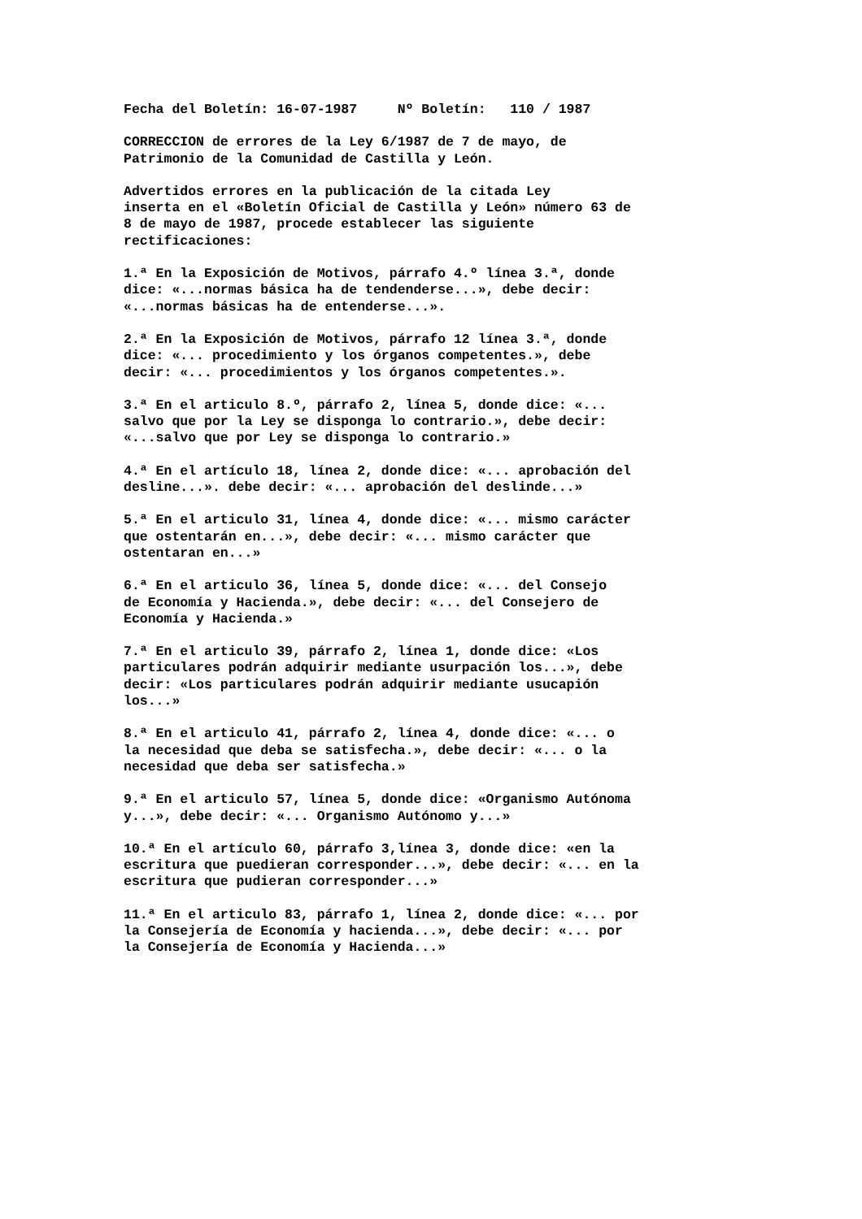Fecha del Boletín: 16-07-1987 Nº Boletín: 110 / 1987
CORRECCION de errores de la Ley 6/1987 de 7 de mayo, de Patrimonio de la Comunidad de Castilla y León.
Advertidos errores en la publicación de la citada Ley inserta en el «Boletín Oficial de Castilla y León» número 63 de 8 de mayo de 1987, procede establecer las siguiente rectificaciones:
1.ª En la Exposición de Motivos, párrafo 4.º línea 3.ª, donde dice: «...normas básica ha de tendenderse...», debe decir: «...normas básicas ha de entenderse...».
2.ª En la Exposición de Motivos, párrafo 12 línea 3.ª, donde dice: «... procedimiento y los órganos competentes.», debe decir: «... procedimientos y los órganos competentes.».
3.ª En el articulo 8.º, párrafo 2, línea 5, donde dice: «... salvo que por la Ley se disponga lo contrario.», debe decir: «...salvo que por Ley se disponga lo contrario.»
4.ª En el artículo 18, línea 2, donde dice: «... aprobación del desline...». debe decir: «... aprobación del deslinde...»
5.ª En el articulo 31, línea 4, donde dice: «... mismo carácter que ostentarán en...», debe decir: «... mismo carácter que ostentaran en...»
6.ª En el articulo 36, línea 5, donde dice: «... del Consejo de Economía y Hacienda.», debe decir: «... del Consejero de Economía y Hacienda.»
7.ª En el articulo 39, párrafo 2, línea 1, donde dice: «Los particulares podrán adquirir mediante usurpación los...», debe decir: «Los particulares podrán adquirir mediante usucapión los...»
8.ª En el articulo 41, párrafo 2, línea 4, donde dice: «... o la necesidad que deba se satisfecha.», debe decir: «... o la necesidad que deba ser satisfecha.»
9.ª En el articulo 57, línea 5, donde dice: «Organismo Autónoma y...», debe decir: «... Organismo Autónomo y...»
10.ª En el artículo 60, párrafo 3,línea 3, donde dice: «en la escritura que puedieran corresponder...», debe decir: «... en la escritura que pudieran corresponder...»
11.ª En el articulo 83, párrafo 1, línea 2, donde dice: «... por la Consejería de Economía y hacienda...», debe decir: «... por la Consejería de Economía y Hacienda...»